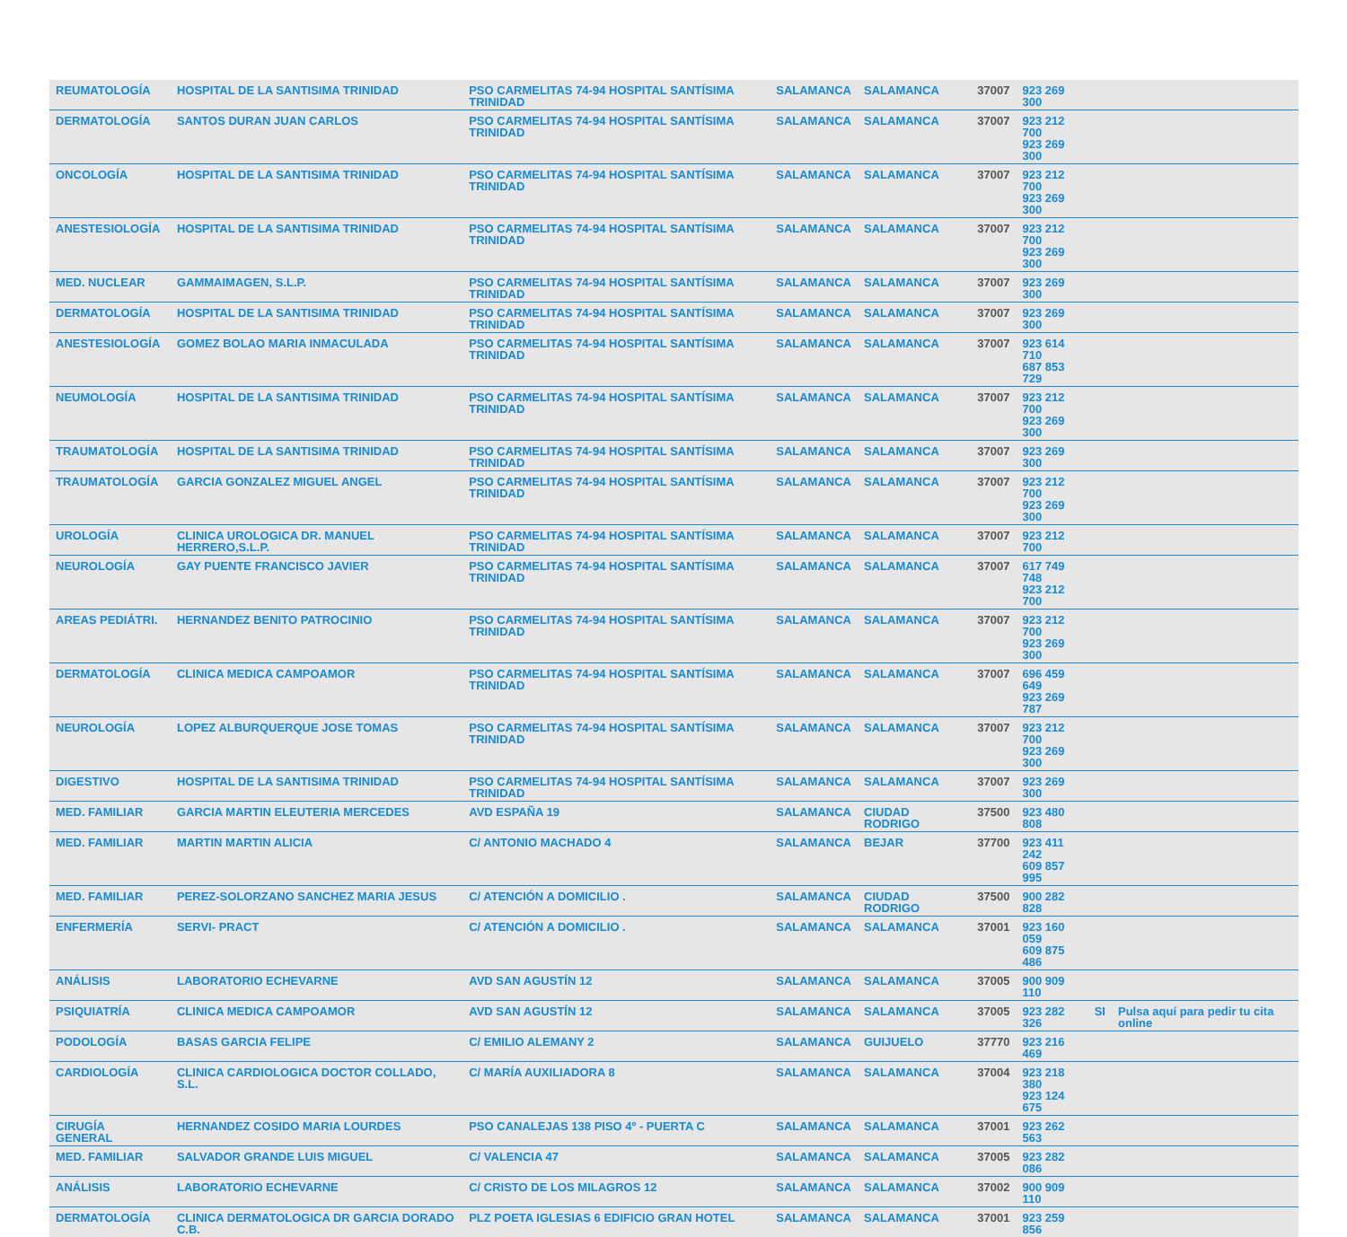| REUMATOLOGÍA | HOSPITAL DE LA SANTISIMA TRINIDAD | PSO CARMELITAS 74-94 HOSPITAL SANTÍSIMA TRINIDAD | SALAMANCA | SALAMANCA | 37007 | 923 269 300 | | |
| DERMATOLOGÍA | SANTOS DURAN JUAN CARLOS | PSO CARMELITAS 74-94 HOSPITAL SANTÍSIMA TRINIDAD | SALAMANCA | SALAMANCA | 37007 | 923 212 700 923 269 300 | | |
| ONCOLOGÍA | HOSPITAL DE LA SANTISIMA TRINIDAD | PSO CARMELITAS 74-94 HOSPITAL SANTÍSIMA TRINIDAD | SALAMANCA | SALAMANCA | 37007 | 923 212 700 923 269 300 | | |
| ANESTESIOLOGÍA | HOSPITAL DE LA SANTISIMA TRINIDAD | PSO CARMELITAS 74-94 HOSPITAL SANTÍSIMA TRINIDAD | SALAMANCA | SALAMANCA | 37007 | 923 212 700 923 269 300 | | |
| MED. NUCLEAR | GAMMAIMAGEN, S.L.P. | PSO CARMELITAS 74-94 HOSPITAL SANTÍSIMA TRINIDAD | SALAMANCA | SALAMANCA | 37007 | 923 269 300 | | |
| DERMATOLOGÍA | HOSPITAL DE LA SANTISIMA TRINIDAD | PSO CARMELITAS 74-94 HOSPITAL SANTÍSIMA TRINIDAD | SALAMANCA | SALAMANCA | 37007 | 923 269 300 | | |
| ANESTESIOLOGÍA | GOMEZ BOLAO MARIA INMACULADA | PSO CARMELITAS 74-94 HOSPITAL SANTÍSIMA TRINIDAD | SALAMANCA | SALAMANCA | 37007 | 923 614 710 687 853 729 | | |
| NEUMOLOGÍA | HOSPITAL DE LA SANTISIMA TRINIDAD | PSO CARMELITAS 74-94 HOSPITAL SANTÍSIMA TRINIDAD | SALAMANCA | SALAMANCA | 37007 | 923 212 700 923 269 300 | | |
| TRAUMATOLOGÍA | HOSPITAL DE LA SANTISIMA TRINIDAD | PSO CARMELITAS 74-94 HOSPITAL SANTÍSIMA TRINIDAD | SALAMANCA | SALAMANCA | 37007 | 923 269 300 | | |
| TRAUMATOLOGÍA | GARCIA GONZALEZ MIGUEL ANGEL | PSO CARMELITAS 74-94 HOSPITAL SANTÍSIMA TRINIDAD | SALAMANCA | SALAMANCA | 37007 | 923 212 700 923 269 300 | | |
| UROLOGÍA | CLINICA UROLOGICA DR. MANUEL HERRERO,S.L.P. | PSO CARMELITAS 74-94 HOSPITAL SANTÍSIMA TRINIDAD | SALAMANCA | SALAMANCA | 37007 | 923 212 700 | | |
| NEUROLOGÍA | GAY PUENTE FRANCISCO JAVIER | PSO CARMELITAS 74-94 HOSPITAL SANTÍSIMA TRINIDAD | SALAMANCA | SALAMANCA | 37007 | 617 749 748 923 212 700 | | |
| AREAS PEDIÁTRI. | HERNANDEZ BENITO PATROCINIO | PSO CARMELITAS 74-94 HOSPITAL SANTÍSIMA TRINIDAD | SALAMANCA | SALAMANCA | 37007 | 923 212 700 923 269 300 | | |
| DERMATOLOGÍA | CLINICA MEDICA CAMPOAMOR | PSO CARMELITAS 74-94 HOSPITAL SANTÍSIMA TRINIDAD | SALAMANCA | SALAMANCA | 37007 | 696 459 649 923 269 787 | | |
| NEUROLOGÍA | LOPEZ ALBURQUERQUE JOSE TOMAS | PSO CARMELITAS 74-94 HOSPITAL SANTÍSIMA TRINIDAD | SALAMANCA | SALAMANCA | 37007 | 923 212 700 923 269 300 | | |
| DIGESTIVO | HOSPITAL DE LA SANTISIMA TRINIDAD | PSO CARMELITAS 74-94 HOSPITAL SANTÍSIMA TRINIDAD | SALAMANCA | SALAMANCA | 37007 | 923 269 300 | | |
| MED. FAMILIAR | GARCIA MARTIN ELEUTERIA MERCEDES | AVD ESPAÑA 19 | SALAMANCA | CIUDAD RODRIGO | 37500 | 923 480 808 | | |
| MED. FAMILIAR | MARTIN MARTIN ALICIA | C/ ANTONIO MACHADO 4 | SALAMANCA | BEJAR | 37700 | 923 411 242 609 857 995 | | |
| MED. FAMILIAR | PEREZ-SOLORZANO SANCHEZ MARIA JESUS | C/ ATENCIÓN A DOMICILIO . | SALAMANCA | CIUDAD RODRIGO | 37500 | 900 282 828 | | |
| ENFERMERÍA | SERVI- PRACT | C/ ATENCIÓN A DOMICILIO . | SALAMANCA | SALAMANCA | 37001 | 923 160 059 609 875 486 | | |
| ANÁLISIS | LABORATORIO ECHEVARNE | AVD SAN AGUSTÍN 12 | SALAMANCA | SALAMANCA | 37005 | 900 909 110 | | |
| PSIQUIATRÍA | CLINICA MEDICA CAMPOAMOR | AVD SAN AGUSTÍN 12 | SALAMANCA | SALAMANCA | 37005 | 923 282 326 | SI | Pulsa aquí para pedir tu cita online |
| PODOLOGÍA | BASAS GARCIA FELIPE | C/ EMILIO ALEMANY 2 | SALAMANCA | GUIJUELO | 37770 | 923 216 469 | | |
| CARDIOLOGÍA | CLINICA CARDIOLOGICA DOCTOR COLLADO, S.L. | C/ MARÍA AUXILIADORA 8 | SALAMANCA | SALAMANCA | 37004 | 923 218 380 923 124 675 | | |
| CIRUGÍA GENERAL | HERNANDEZ COSIDO MARIA LOURDES | PSO CANALEJAS 138 PISO 4º - PUERTA C | SALAMANCA | SALAMANCA | 37001 | 923 262 563 | | |
| MED. FAMILIAR | SALVADOR GRANDE LUIS MIGUEL | C/ VALENCIA 47 | SALAMANCA | SALAMANCA | 37005 | 923 282 086 | | |
| ANÁLISIS | LABORATORIO ECHEVARNE | C/ CRISTO DE LOS MILAGROS 12 | SALAMANCA | SALAMANCA | 37002 | 900 909 110 | | |
| DERMATOLOGÍA | CLINICA DERMATOLOGICA DR GARCIA DORADO C.B. | PLZ POETA IGLESIAS 6 EDIFICIO GRAN HOTEL | SALAMANCA | SALAMANCA | 37001 | 923 259 856 | | |